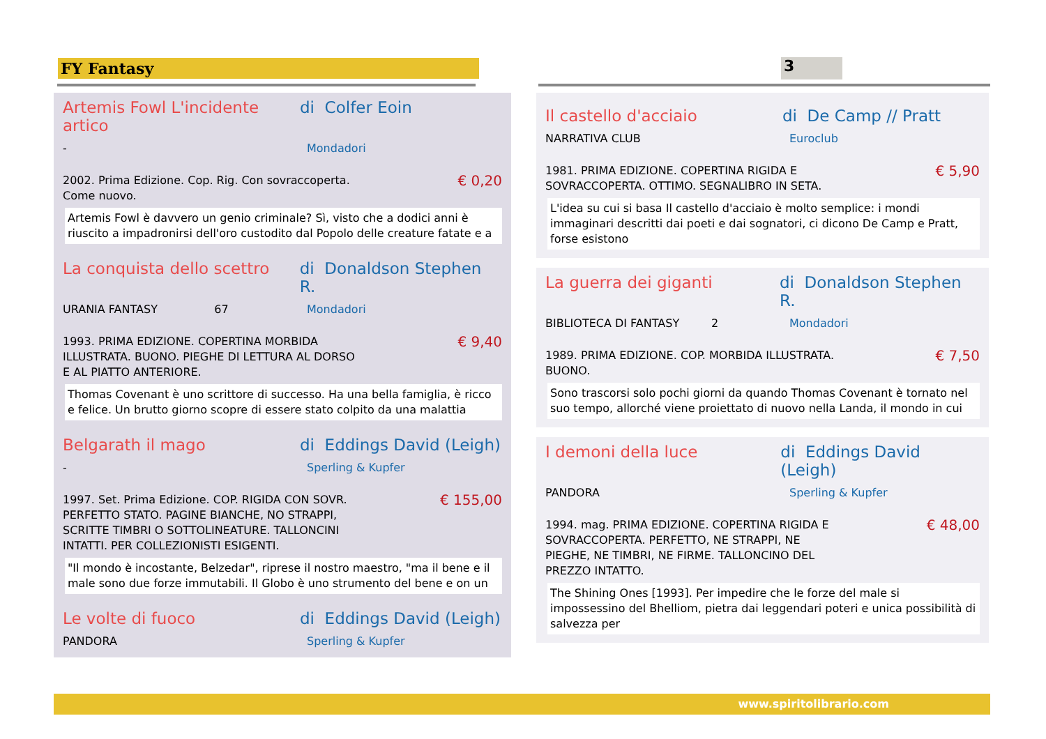FY Fantasy 3
Artemis Fowl L'incidente artico di Colfer Eoin
- Mondadori
2002. Prima Edizione. Cop. Rig. Con sovraccoperta.
Come nuovo. € 0,20
Artemis Fowl è davvero un genio criminale? Sì, visto che a dodici anni è riuscito a impadronirsi dell'oro custodito dal Popolo delle creature fatate e a
La conquista dello scettro di Donaldson Stephen R.
URANIA FANTASY 67 Mondadori
1993. PRIMA EDIZIONE. COPERTINA MORBIDA
ILLUSTRATA. BUONO. PIEGHE DI LETTURA AL DORSO
E AL PIATTO ANTERIORE. € 9,40
Thomas Covenant è uno scrittore di successo. Ha una bella famiglia, è ricco e felice. Un brutto giorno scopre di essere stato colpito da una malattia
Belgarath il mago di Eddings David (Leigh)
- Sperling & Kupfer
1997. Set. Prima Edizione. COP. RIGIDA CON SOVR.
PERFETTO STATO. PAGINE BIANCHE, NO STRAPPI,
SCRITTE TIMBRI O SOTTOLINEATURE. TALLONCINI
INTATTI. PER COLLEZIONISTI ESIGENTI. € 155,00
"Il mondo è incostante, Belzedar", riprese il nostro maestro, "ma il bene e il male sono due forze immutabili. Il Globo è uno strumento del bene e on un
Le volte di fuoco di Eddings David (Leigh)
PANDORA Sperling & Kupfer
Il castello d'acciaio di De Camp // Pratt
NARRATIVA CLUB Euroclub
1981. PRIMA EDIZIONE. COPERTINA RIGIDA E
SOVRACCOPERTA. OTTIMO. SEGNALIBRO IN SETA. € 5,90
L'idea su cui si basa Il castello d'acciaio è molto semplice: i mondi immaginari descritti dai poeti e dai sognatori, ci dicono De Camp e Pratt, forse esistono
La guerra dei giganti di Donaldson Stephen R.
BIBLIOTECA DI FANTASY 2 Mondadori
1989. PRIMA EDIZIONE. COP. MORBIDA ILLUSTRATA.
BUONO. € 7,50
Sono trascorsi solo pochi giorni da quando Thomas Covenant è tornato nel suo tempo, allorché viene proiettato di nuovo nella Landa, il mondo in cui
I demoni della luce di Eddings David (Leigh)
PANDORA Sperling & Kupfer
1994. mag. PRIMA EDIZIONE. COPERTINA RIGIDA E
SOVRACCOPERTA. PERFETTO, NE STRAPPI, NE
PIEGHE, NE TIMBRI, NE FIRME. TALLONCINO DEL
PREZZO INTATTO. € 48,00
The Shining Ones [1993]. Per impedire che le forze del male si impossessino del Bhelliom, pietra dai leggendari poteri e unica possibilità di salvezza per
www.spiritolibrario.com